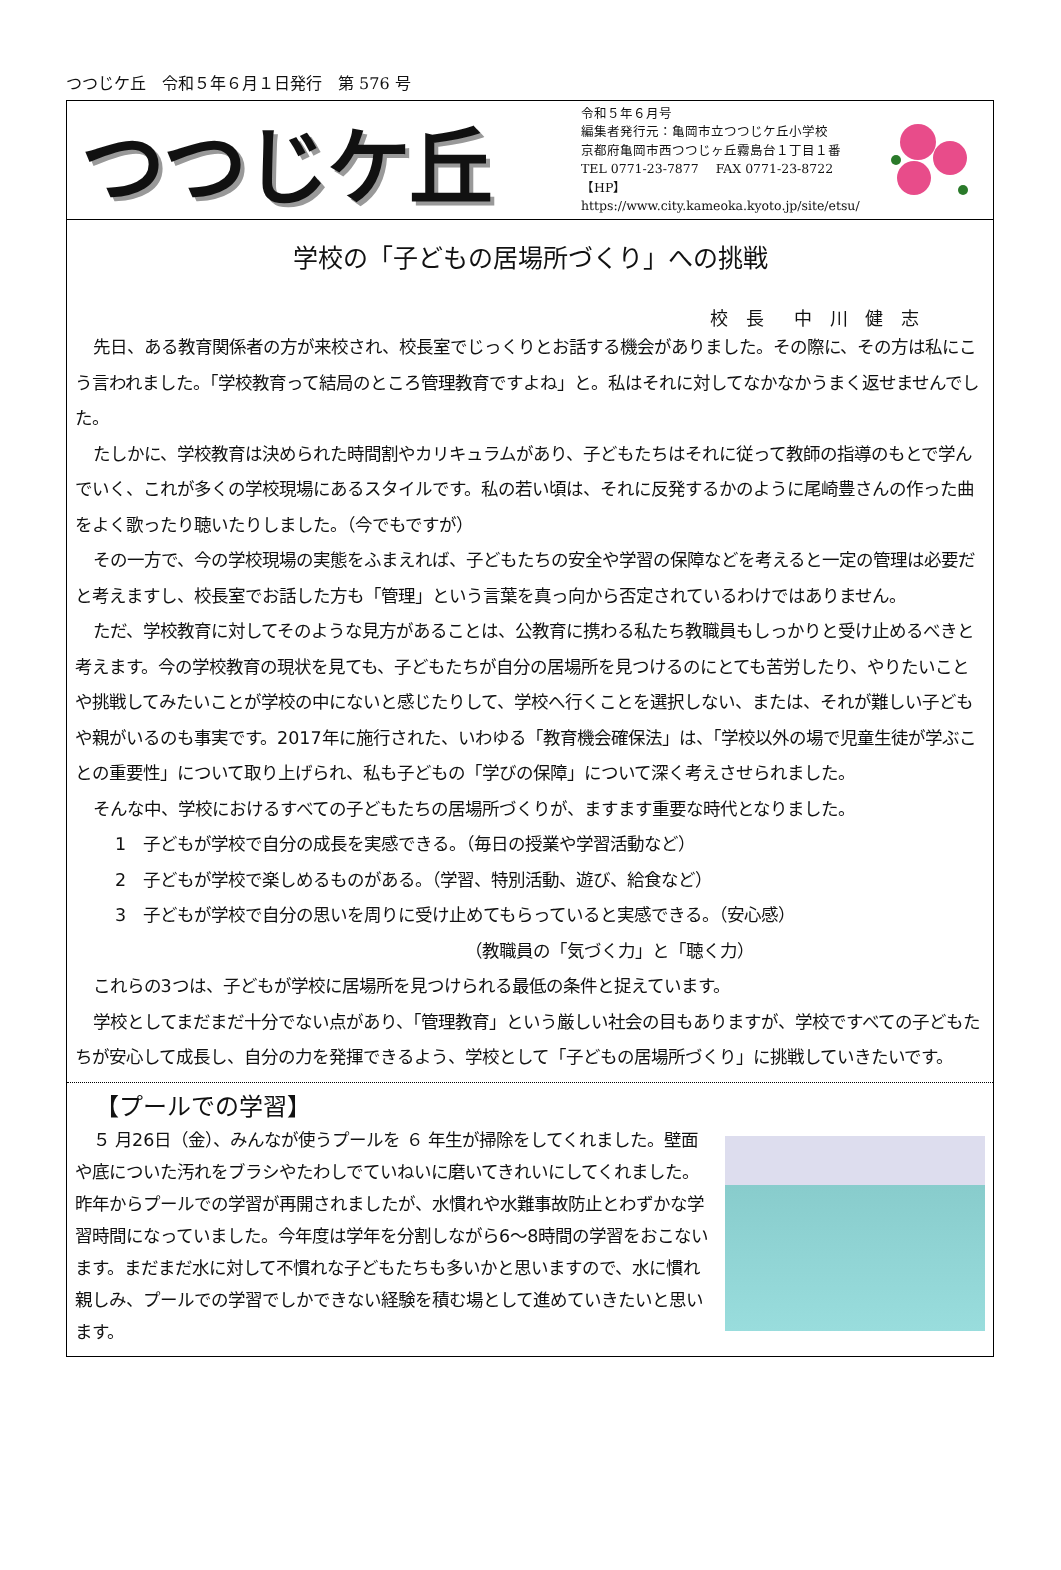つつじケ丘　令和５年６月１日発行　第 576 号
つつじケ丘
令和５年６月号
編集者発行元：亀岡市立つつじケ丘小学校
京都府亀岡市西つつじヶ丘霧島台１丁目１番
TEL 0771-23-7877　 FAX 0771-23-8722
【HP】https://www.city.kameoka.kyoto.jp/site/etsu/
学校の「子どもの居場所づくり」への挑戦
校 長　中 川 健 志
先日、ある教育関係者の方が来校され、校長室でじっくりとお話する機会がありました。その際に、その方は私にこう言われました。「学校教育って結局のところ管理教育ですよね」と。私はそれに対してなかなかうまく返せませんでした。
たしかに、学校教育は決められた時間割やカリキュラムがあり、子どもたちはそれに従って教師の指導のもとで学んでいく、これが多くの学校現場にあるスタイルです。私の若い頃は、それに反発するかのように尾崎豊さんの作った曲をよく歌ったり聴いたりしました。（今でもですが）
その一方で、今の学校現場の実態をふまえれば、子どもたちの安全や学習の保障などを考えると一定の管理は必要だと考えますし、校長室でお話した方も「管理」という言葉を真っ向から否定されているわけではありません。
ただ、学校教育に対してそのような見方があることは、公教育に携わる私たち教職員もしっかりと受け止めるべきと考えます。今の学校教育の現状を見ても、子どもたちが自分の居場所を見つけるのにとても苦労したり、やりたいことや挑戦してみたいことが学校の中にないと感じたりして、学校へ行くことを選択しない、または、それが難しい子どもや親がいるのも事実です。2017年に施行された、いわゆる「教育機会確保法」は、「学校以外の場で児童生徒が学ぶことの重要性」について取り上げられ、私も子どもの「学びの保障」について深く考えさせられました。
そんな中、学校におけるすべての子どもたちの居場所づくりが、ますます重要な時代となりました。
1　子どもが学校で自分の成長を実感できる。（毎日の授業や学習活動など）
2　子どもが学校で楽しめるものがある。（学習、特別活動、遊び、給食など）
3　子どもが学校で自分の思いを周りに受け止めてもらっていると実感できる。（安心感）
（教職員の「気づく力」と「聴く力）
これらの3つは、子どもが学校に居場所を見つけられる最低の条件と捉えています。
学校としてまだまだ十分でない点があり、「管理教育」という厳しい社会の目もありますが、学校ですべての子どもたちが安心して成長し、自分の力を発揮できるよう、学校として「子どもの居場所づくり」に挑戦していきたいです。
【プールでの学習】
５ 月26日（金）、みんなが使うプールを ６ 年生が掃除をしてくれました。壁面や底についた汚れをブラシやたわしでていねいに磨いてきれいにしてくれました。昨年からプールでの学習が再開されましたが、水慣れや水難事故防止とわずかな学習時間になっていました。今年度は学年を分割しながら6～8時間の学習をおこないます。まだまだ水に対して不慣れな子どもたちも多いかと思いますので、水に慣れ親しみ、プールでの学習でしかできない経験を積む場として進めていきたいと思います。